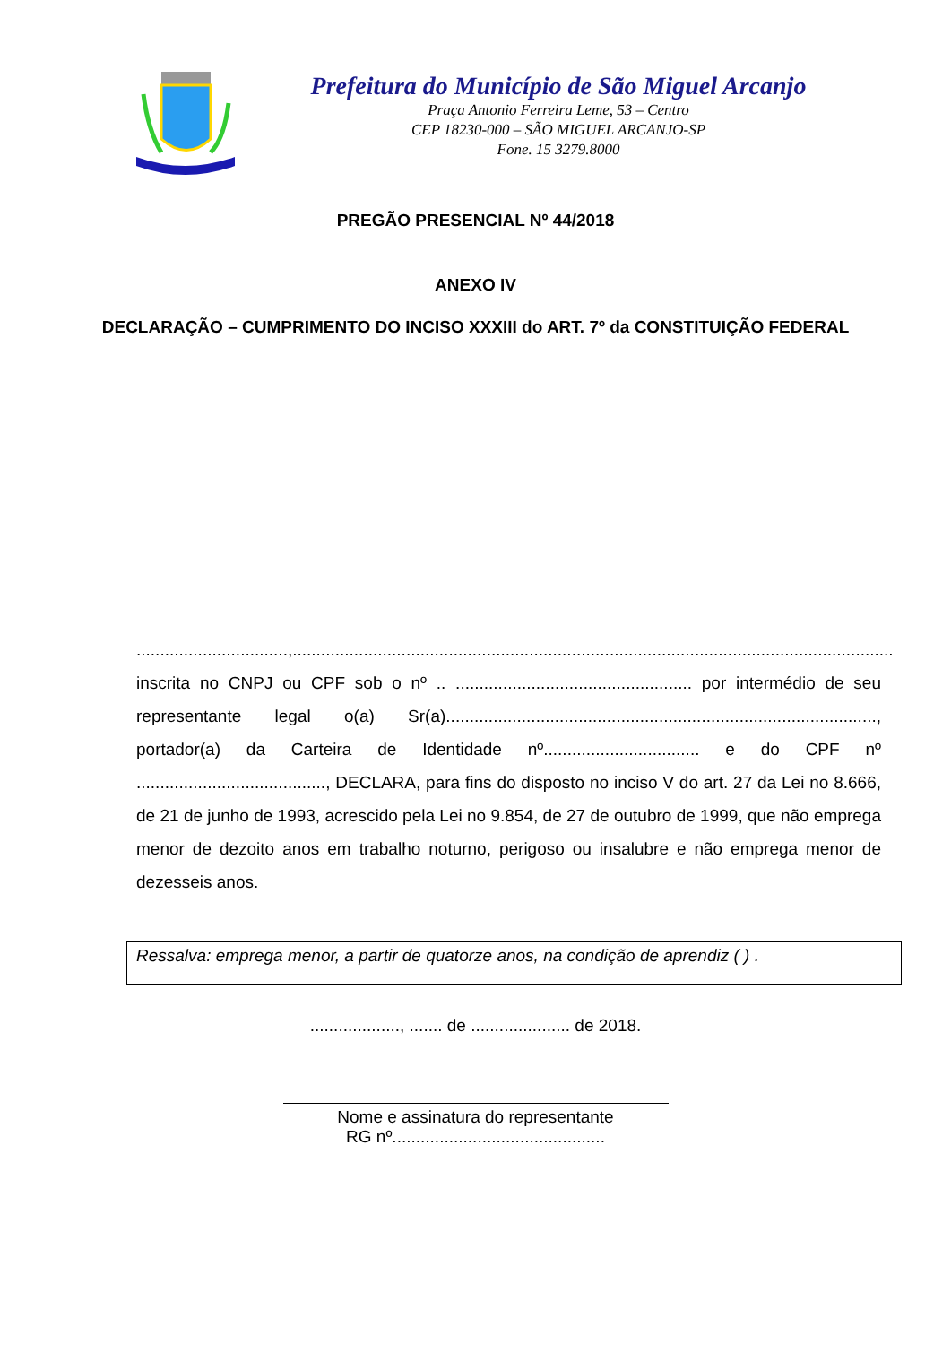Prefeitura do Município de São Miguel Arcanjo
Praça Antonio Ferreira Leme, 53 – Centro
CEP 18230-000 – SÃO MIGUEL ARCANJO-SP
Fone. 15 3279.8000
PREGÃO PRESENCIAL Nº 44/2018
ANEXO IV
DECLARAÇÃO – CUMPRIMENTO DO INCISO XXXIII do ART. 7º da CONSTITUIÇÃO FEDERAL
................................,............................................................................................................................... inscrita no CNPJ ou CPF sob o nº .. .................................................. por intermédio de seu representante legal o(a) Sr(a)..........................................................................................., portador(a) da Carteira de Identidade nº................................. e do CPF nº ........................................, DECLARA, para fins do disposto no inciso V do art. 27 da Lei no 8.666, de 21 de junho de 1993, acrescido pela Lei no 9.854, de 27 de outubro de 1999, que não emprega menor de dezoito anos em trabalho noturno, perigoso ou insalubre e não emprega menor de dezesseis anos.
Ressalva: emprega menor, a partir de quatorze anos, na condição de aprendiz ( ) .
..................., ....... de ..................... de 2018.
Nome e assinatura do representante
RG nº.............................................